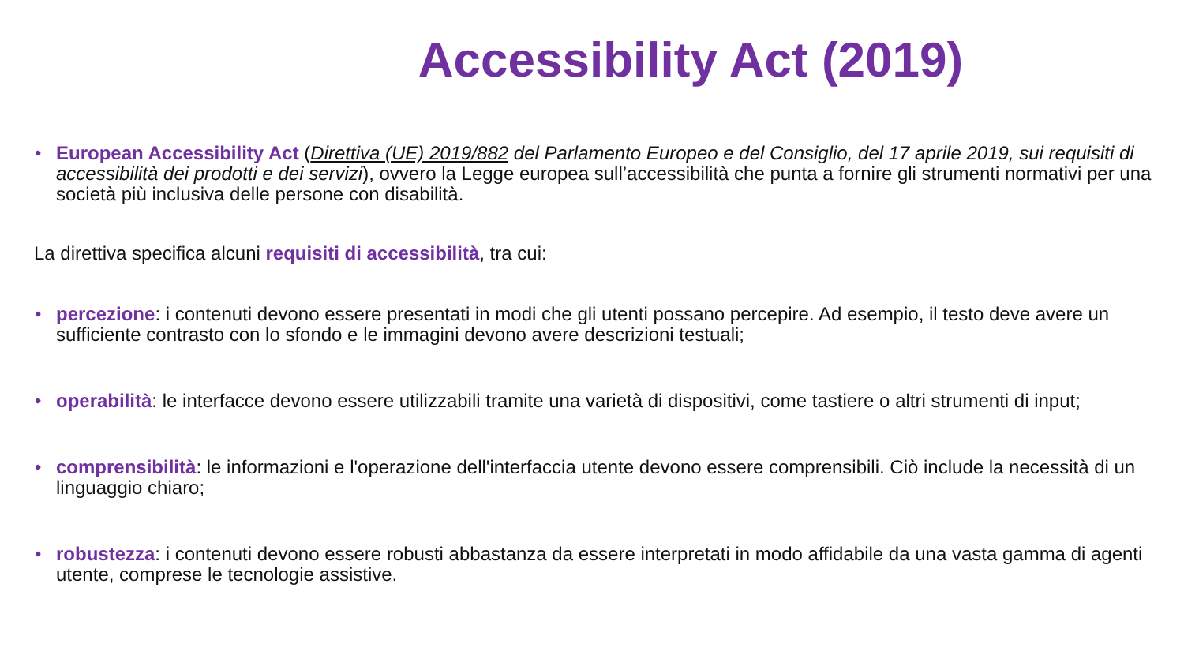Accessibility Act (2019)
• European Accessibility Act (Direttiva (UE) 2019/882 del Parlamento Europeo e del Consiglio, del 17 aprile 2019, sui requisiti di accessibilità dei prodotti e dei servizi), ovvero la Legge europea sull’accessibilità che punta a fornire gli strumenti normativi per una società più inclusiva delle persone con disabilità.
La direttiva specifica alcuni requisiti di accessibilità, tra cui:
• percezione: i contenuti devono essere presentati in modi che gli utenti possano percepire. Ad esempio, il testo deve avere un sufficiente contrasto con lo sfondo e le immagini devono avere descrizioni testuali;
• operabilità: le interfacce devono essere utilizzabili tramite una varietà di dispositivi, come tastiere o altri strumenti di input;
• comprensibilità: le informazioni e l'operazione dell'interfaccia utente devono essere comprensibili. Ciò include la necessità di un linguaggio chiaro;
• robustezza: i contenuti devono essere robusti abbastanza da essere interpretati in modo affidabile da una vasta gamma di agenti utente, comprese le tecnologie assistive.